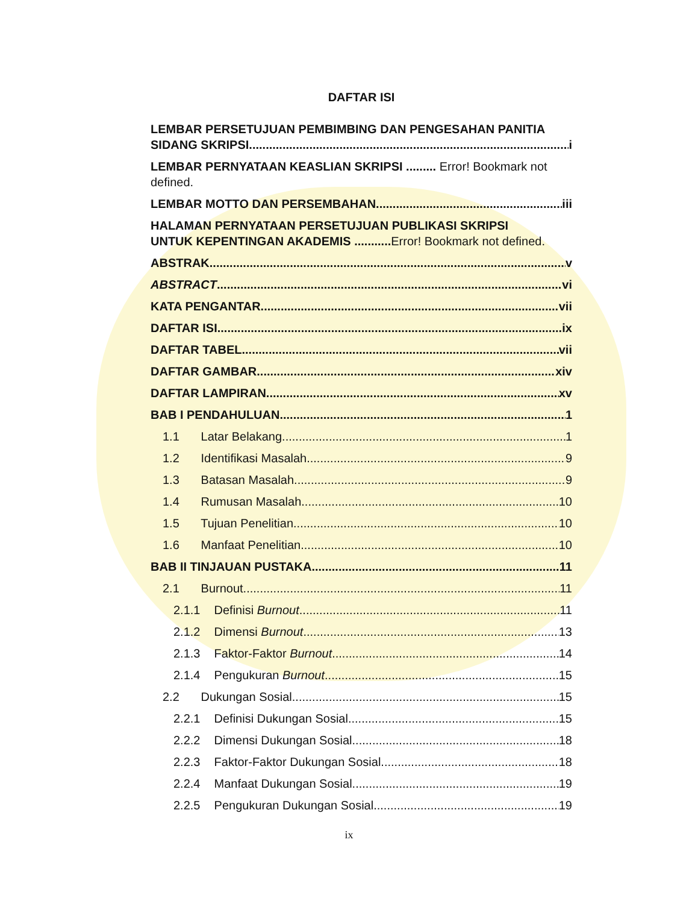DAFTAR ISI
LEMBAR PERSETUJUAN PEMBIMBING DAN PENGESAHAN PANITIA
SIDANG SKRIPSI i
LEMBAR PERNYATAAN KEASLIAN SKRIPSI ......... Error! Bookmark not defined.
LEMBAR MOTTO DAN PERSEMBAHAN iii
HALAMAN PERNYATAAN PERSETUJUAN PUBLIKASI SKRIPSI
UNTUK KEPENTINGAN AKADEMIS ........... Error! Bookmark not defined.
ABSTRAK v
ABSTRACT vi
KATA PENGANTAR vii
DAFTAR ISI ix
DAFTAR TABEL vii
DAFTAR GAMBAR xiv
DAFTAR LAMPIRAN xv
BAB I PENDAHULUAN 1
1.1 Latar Belakang 1
1.2 Identifikasi Masalah 9
1.3 Batasan Masalah 9
1.4 Rumusan Masalah 10
1.5 Tujuan Penelitian 10
1.6 Manfaat Penelitian 10
BAB II TINJAUAN PUSTAKA 11
2.1 Burnout 11
2.1.1 Definisi Burnout 11
2.1.2 Dimensi Burnout 13
2.1.3 Faktor-Faktor Burnout 14
2.1.4 Pengukuran Burnout 15
2.2 Dukungan Sosial 15
2.2.1 Definisi Dukungan Sosial 15
2.2.2 Dimensi Dukungan Sosial 18
2.2.3 Faktor-Faktor Dukungan Sosial 18
2.2.4 Manfaat Dukungan Sosial 19
2.2.5 Pengukuran Dukungan Sosial 19
ix